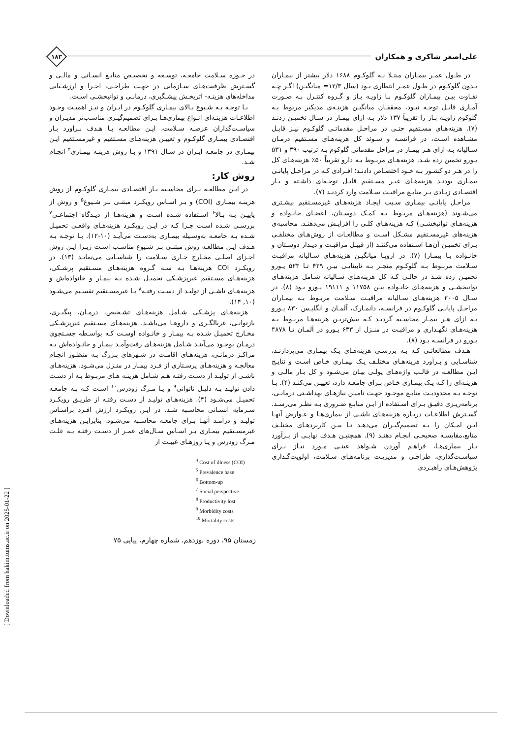علی‌اصغر شاکری و همکاران
۱۸۳
در طـول عمـر بیمـاران مبتـلا بـه گلوکـوم ۱۶۸۸ دلار بیشتر از بیمـاران بـدون گلوکـوم در طـول عمـر انتظاری بـود (سال ۱۲/۳= میانگیـن) اگـر چـه تفـاوت بیـن بیمـاران گلوکـوم بـا زاویـه بـاز و گـروه کنتـرل بـه صـورت آمـاری قابـل توجـه نبـود، محققـان میانگیـن هزینـه‌ی مدیکیر مربوط بـه گلوکوم زاویـه بـاز را تقریباً ۱۳۷ دلار بـه ازای بیمـار در سـال تخمیـن زدنـد (۷). هزینه‌هـای مسـتقیم حتـی در مراحـل مقدماتـی گلوکـوم نیـز قابـل مشـاهده اسـت، در فرانسـه و سـوئد کل هزینه‌هـای مسـتقیم درمـان سـالیانه بـه ازای هـر بیمـار در مراحل مقدماتی گلوکوم بـه ترتیب ۳۹۰ و ۵۳۱ یـورو تخمین زده شـد. هزینه‌هـای مربـوط بـه دارو تقریباً ۵۰٪ هزینه‌هـای کل را در هـر دو کشـور بـه خـود اختصـاص دادنـد؛ افـرادی کـه در مراحـل پایانـی بیمـاری بودنـد هزینه‌هـای غیـر مسـتقیم قابـل توجـه‌ای داشـته و بـار اقتصـادی زیـادی بـر منابـع مراقبـت سـلامت وارد کردنـد (۷).
مراحـل پایانـی بیمـاری سـبب ایجـاد هزینه‌هـای غیرمسـتقیم بیشـتری می‌شـوند (هزینه‌هـای مربـوط بـه کمـک دوسـتان، اعضـای خانـواده و هزینه‌هـای توانبخشـی) کـه هزینه‌هـای کلـی را افزایـش می‌دهنـد. محاسبه‌ی هزینه‌های غیرمسـتقیم مشـکل اسـت و مطالعـات از روش‌هـای مختلفـی بـرای تخمیـن آن‌هـا اسـتفاده می‌کننـد (از قبیـل مراقبـت و دیـدار دوسـتان و خانـواده بـا بیمـار) (۷). در اروپـا میانگیـن هزینه‌هـای سـالیانه مراقبـت سـلامت مربـوط بـه گلوکـوم منجـر بـه نابینایـی بیـن ۴۲۹ تـا ۵۲۳ یـورو تخمیـن زده شـد در حالـی کـه کل هزینه‌هـای سـالیانه شـامل هزینه‌هـای توانبخشـی و هزینه‌هـای خانـواده بیـن ۱۱۷۵۸ و ۱۹۱۱۱ یـورو بـود (۸). در سـال ۲۰۰۵ هزینه‌هـای سـالیانه مراقبـت سـلامت مربـوط بـه بیمـاران مراحـل پایانـی گلوکـوم در فرانسـه، دانمـارک، آلمـان و انگلیـس ۸۳۰ یـورو بـه ازای هـر بیمـار محاسـبه گردیـد کـه بیش‌تریـن هزینه‌هـا مربـوط بـه هزینه‌هـای نگهـداری و مراقبـت در منـزل از ۶۳۳ یـورو در آلمـان تـا ۴۸۷۸ یـورو در فرانسـه بـود (۸).
هـدف مطالعاتـی کـه بـه بررسـی هزینه‌هـای یـک بیمـاری می‌پردازنـد، شناسـایی و بـرآورد هزینه‌هـای مختلـف یـک بیمـاری خـاص اسـت و نتایـج ایـن مطالعـه در قالـب واژه‌هـای پولـی بیـان می‌شـود و کل بـار مالـی و هزینـه‌ای را کـه یـک بیمـاری خـاص بـرای جامعـه دارد، تعییـن می‌کنـد (۴). بـا توجـه بـه محدودیـت منابـع موجـود جهـت تامیـن نیازهـای بهداشـتی درمانـی، برنامه‌ریـزی دقیـق بـرای اسـتفاده از ایـن منابـع ضـروری بـه نظـر می‌رسـد. گسـترش اطلاعـات دربـاره هزینه‌هـای ناشـی از بیماری‌هـا و عـوارض آنهـا ایـن امـکان را بـه تصمیم‌گیـران می‌دهـد تـا بیـن کاربردهـای مختلـف منابع،مقایسـه صحیحـی انجـام دهنـد (۹). همچنیـن هـدف نهایـی از بـرآورد بـار بیماری‌هـا، فراهـم آوردن شـواهد عینـی مـورد نیـاز بـرای سیاسـت‌گذاری، طراحـی و مدیریـت برنامه‌هـای سـلامت، اولویت‌گـذاری پژوهش‌هـای راهبـردی
در حـوزه سـلامت جامعـه، توسـعه و تخصیـص منابـع انسـانی و مالـی و گسـترش ظرفیت‌هـای سـازمانی در جهـت طراحـی، اجـرا و ارزشـیابی مداخله‌های هزینـه- اثربخـش پیشـگیری، درمانـی و توانبخشـی اسـت.
بـا توجـه بـه شـیوع بـالای بیمـاری گلوکـوم در ایـران و نیـز اهمیـت وجـود اطلاعـات هزینـه‌ای انـواع بیماری‌هـا بـرای تصمیم‌گیـری مناسـب‌تر مدیـران و سیاسـت‌گذاران عرصـه سـلامت، ایـن مطالعـه بـا هـدف بـراورد بـار اقتصـادی بیمـاری گلوکـوم و تعییـن هزینه‌هـای مسـتقیم و غیرمسـتقیم ایـن بیمـاری در جامعـه ایـران در سـال ۱۳۹۱ و بـا روش هزینـه بیمـاری<sup>۴</sup> انجـام شـد.
روش کار:
در ایـن مطالعـه بـرای محاسـبه بـار اقتصـادی بیمـاری گلوکـوم از روش هزینـه بیمـاری (COI) و بـر اسـاس رویکـرد مبتنـی بـر شـیوع<sup>۵</sup> و روش از پاییـن بـه بـالا<sup>۶</sup> اسـتفاده شـده اسـت و هزینه‌هـا از دیـدگاه اجتماعـی<sup>۷</sup> بررسـی شـده اسـت چـرا کـه در ایـن رویکـرد هزینه‌هـای واقعـی تحمیـل شـده بـه جامعـه به‌وسـیله بیمـاری به‌دسـت می‌آیـد (۱۰-۱۲). بـا توجـه بـه هـدف ایـن مطالعـه روش مبتنـی بـر شـیوع مناسـب اسـت زیـرا ایـن روش اجـزای اصلـی مخـارج جـاری سـلامت را شناسـایی می‌نمایـد (۱۳). در رویکـرد COI هزینه‌هـا بـه سـه گـروه هزینه‌هـای مسـتقیم پزشـکی، هزینه‌هـای مسـتقیم غیرپزشـکی تحمیـل شـده بـه بیمـار و خانواده‌اش و هزینه‌هـای ناشـی از تولیـد از دسـت رفتـه<sup>۸</sup> یـا غیرمسـتقیم تقسـیم می‌شـود (۱۰, ۱۴).
هزینه‌هـای پزشـکی شـامل هزینه‌هـای تشـخیص، درمـان، پیگیـری، بازتوانـی، غربالگـری و داروهـا می‌باشـد. هزینه‌هـای مسـتقیم غیرپزشـکی مخـارج تحمیـل شـده بـه بیمـار و خانـواده اوسـت کـه بواسـطه جسـتجوی درمـان بوجـود می‌آینـد شـامل هزینه‌هـای رفت‌وآمـد بیمـار و خانـواده‌اش بـه مراکـز درمانـی، هزینه‌هـای اقامـت در شـهرهای بـزرگ بـه منظـور انجـام معالجـه و هزینه‌هـای پرسـتاری از فـرد بیمـار در منـزل می‌شـود. هزینه‌هـای ناشـی از تولیـد از دسـت رفتـه هـم شـامل هزینـه هـای مربـوط بـه از دسـت دادن تولیـد بـه دلیـل ناتوانی<sup>۹</sup> و یـا مـرگ زودرس<sup>۱۰</sup> اسـت کـه بـه جامعـه تحمیـل می‌شـود (۴). هزینه‌هـای تولیـد از دسـت رفتـه از طریـق رویکـرد سـرمایه انسـانی محاسـبه شـد. در ایـن رویکـرد ارزش افـرد براسـاس تولیـد و درآمـد آنهـا بـرای جامعـه محاسـبه می‌شـود. بنابرایـن هزینه‌هـای غیرمسـتقیم بیمـاری بـر اسـاس سـال‌های عمـر از دسـت رفتـه بـه علـت مـرگ زودرس و یـا روزهـای غیبـت از
<sup>4</sup> Cost of illness (COI)
<sup>5</sup> Prevalence base
<sup>6</sup> Bottom-up
<sup>7</sup> Social perspective
<sup>8</sup> Productivity lost
<sup>9</sup> Morbidity costs
<sup>10</sup> Mortality costs
زمستان ۹۵، دوره نوزدهم، شماره چهارم، پیاپی ۷۵
[ Downloaded from hakim.tums.ac.ir on 2025-01-22 ]